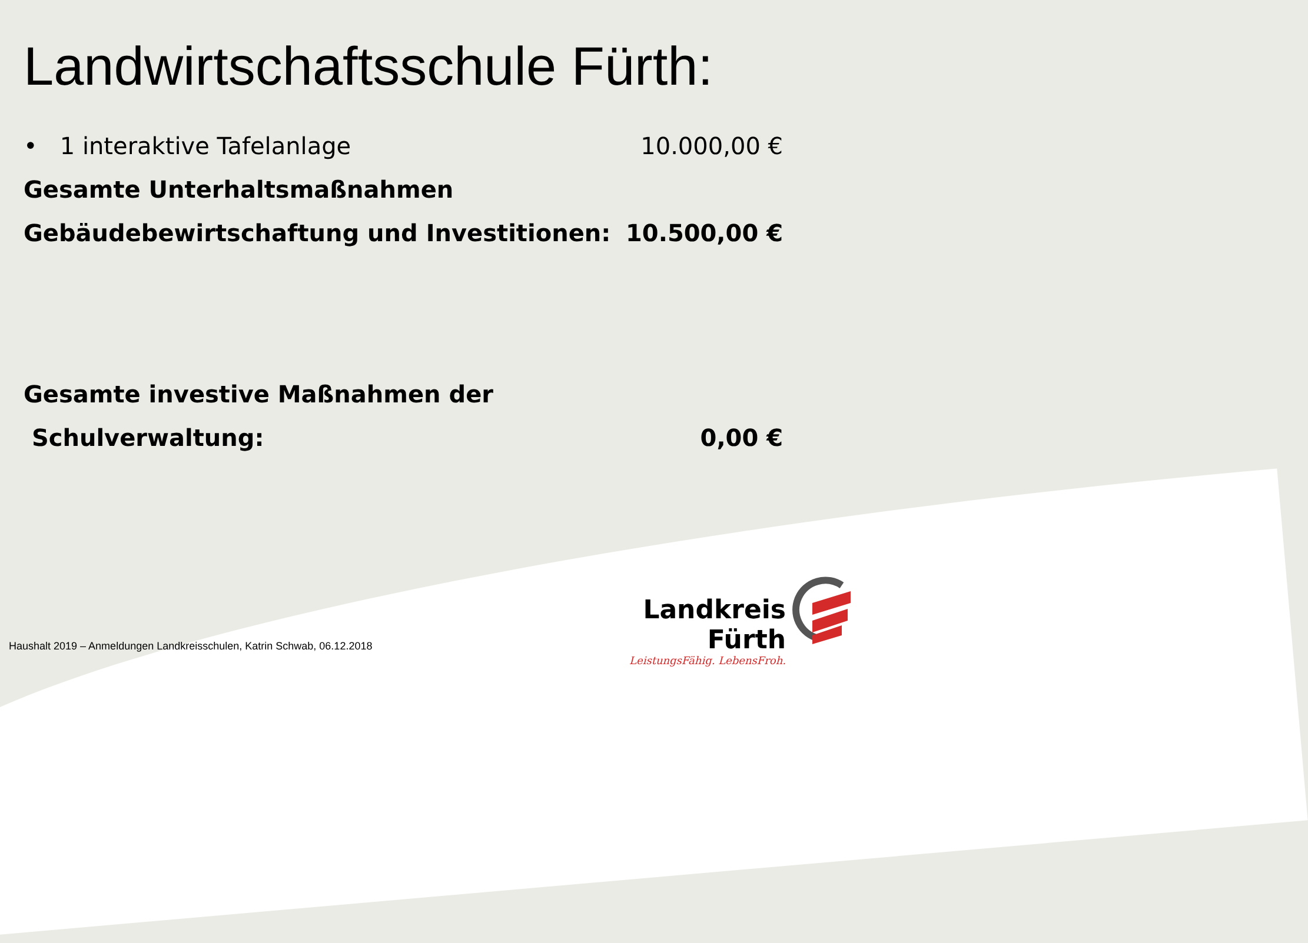Landwirtschaftsschule Fürth:
• 1 interaktive Tafelanlage 10.000,00 €
Gesamte Unterhaltsmaßnahmen
Gebäudebewirtschaftung und Investitionen: 10.500,00 €
Gesamte investive Maßnahmen der
Schulverwaltung: 0,00 €
Landkreis Fürth
LeistungsFähig. LebensFroh.
Haushalt 2019 – Anmeldungen Landkreisschulen, Katrin Schwab, 06.12.2018